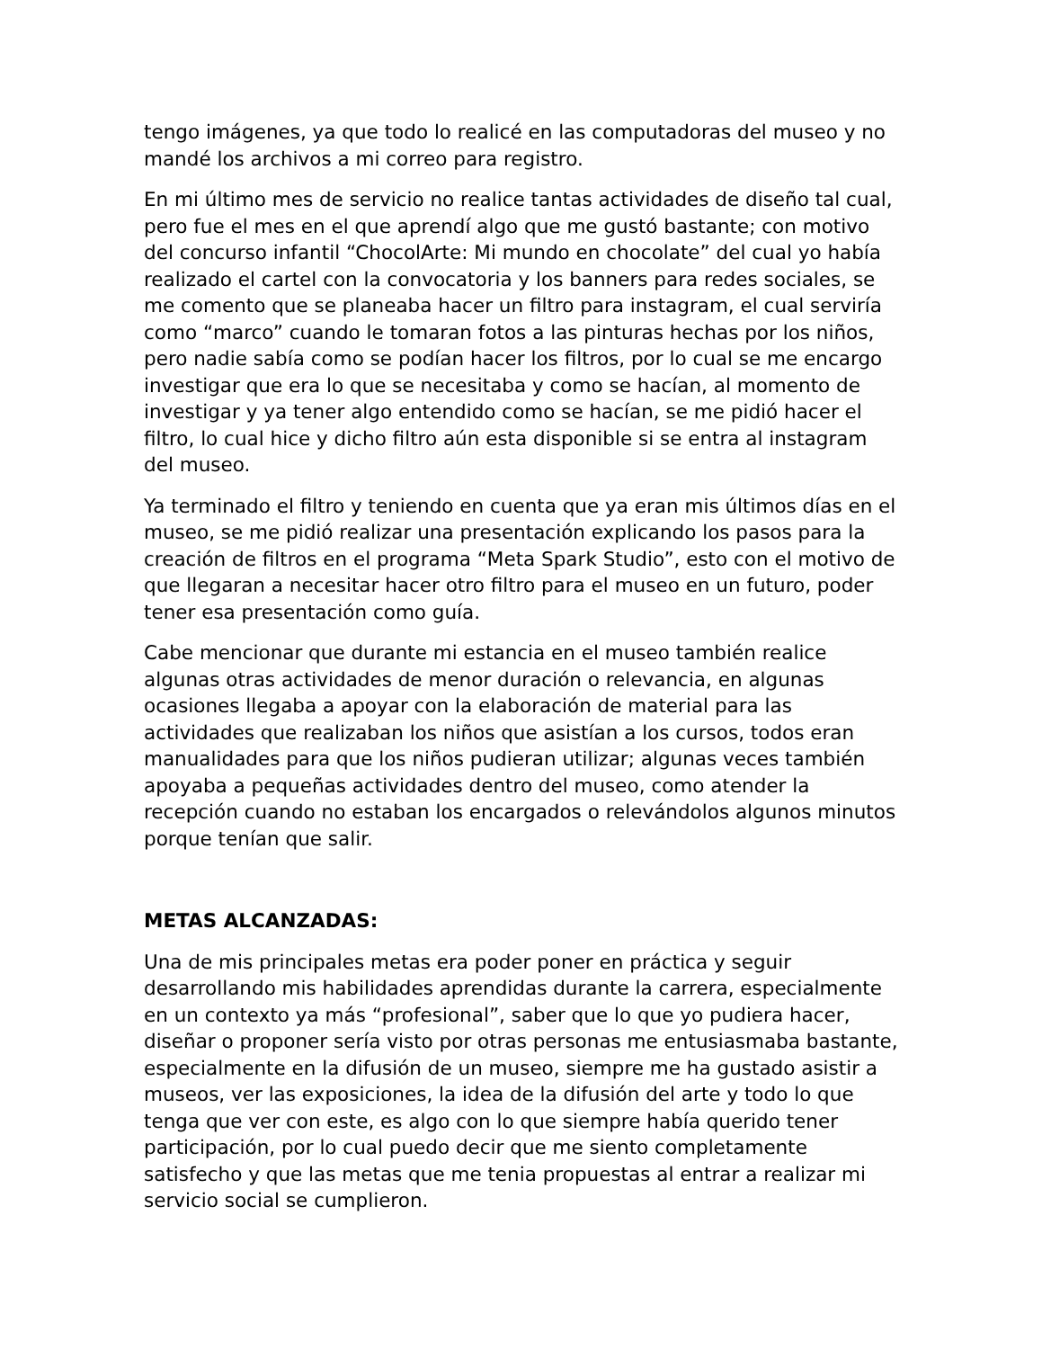tengo imágenes, ya que todo lo realicé en las computadoras del museo y no mandé los archivos a mi correo para registro.
En mi último mes de servicio no realice tantas actividades de diseño tal cual, pero fue el mes en el que aprendí algo que me gustó bastante; con motivo del concurso infantil “ChocolArte: Mi mundo en chocolate” del cual yo había realizado el cartel con la convocatoria y los banners para redes sociales, se me comento que se planeaba hacer un filtro para instagram, el cual serviría como “marco” cuando le tomaran fotos a las pinturas hechas por los niños, pero nadie sabía como se podían hacer los filtros, por lo cual se me encargo investigar que era lo que se necesitaba y como se hacían, al momento de investigar y ya tener algo entendido como se hacían, se me pidió hacer el filtro, lo cual hice y dicho filtro aún esta disponible si se entra al instagram del museo.
Ya terminado el filtro y teniendo en cuenta que ya eran mis últimos días en el museo, se me pidió realizar una presentación explicando los pasos para la creación de filtros en el programa “Meta Spark Studio”, esto con el motivo de que llegaran a necesitar hacer otro filtro para el museo en un futuro, poder tener esa presentación como guía.
Cabe mencionar que durante mi estancia en el museo también realice algunas otras actividades de menor duración o relevancia, en algunas ocasiones llegaba a apoyar con la elaboración de material para las actividades que realizaban los niños que asistían a los cursos, todos eran manualidades para que los niños pudieran utilizar; algunas veces también apoyaba a pequeñas actividades dentro del museo, como atender la recepción cuando no estaban los encargados o relevándolos algunos minutos porque tenían que salir.
METAS ALCANZADAS:
Una de mis principales metas era poder poner en práctica y seguir desarrollando mis habilidades aprendidas durante la carrera, especialmente en un contexto ya más “profesional”, saber que lo que yo pudiera hacer, diseñar o proponer sería visto por otras personas me entusiasmaba bastante, especialmente en la difusión de un museo, siempre me ha gustado asistir a museos, ver las exposiciones, la idea de la difusión del arte y todo lo que tenga que ver con este, es algo con lo que siempre había querido tener participación, por lo cual puedo decir que me siento completamente satisfecho y que las metas que me tenia propuestas al entrar a realizar mi servicio social se cumplieron.